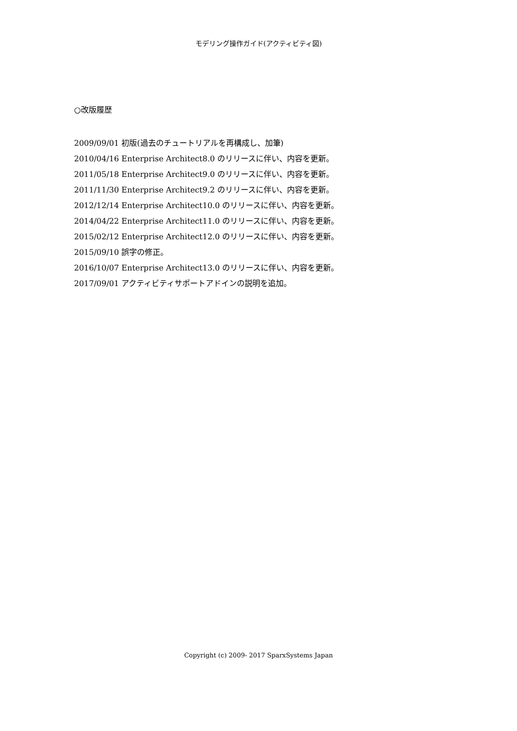モデリング操作ガイド(アクティビティ図)
○改版履歴
2009/09/01 初版(過去のチュートリアルを再構成し、加筆)
2010/04/16 Enterprise Architect8.0 のリリースに伴い、内容を更新。
2011/05/18 Enterprise Architect9.0 のリリースに伴い、内容を更新。
2011/11/30 Enterprise Architect9.2 のリリースに伴い、内容を更新。
2012/12/14 Enterprise Architect10.0 のリリースに伴い、内容を更新。
2014/04/22 Enterprise Architect11.0 のリリースに伴い、内容を更新。
2015/02/12 Enterprise Architect12.0 のリリースに伴い、内容を更新。
2015/09/10 誤字の修正。
2016/10/07 Enterprise Architect13.0 のリリースに伴い、内容を更新。
2017/09/01 アクティビティサポートアドインの説明を追加。
Copyright (c) 2009- 2017 SparxSystems Japan